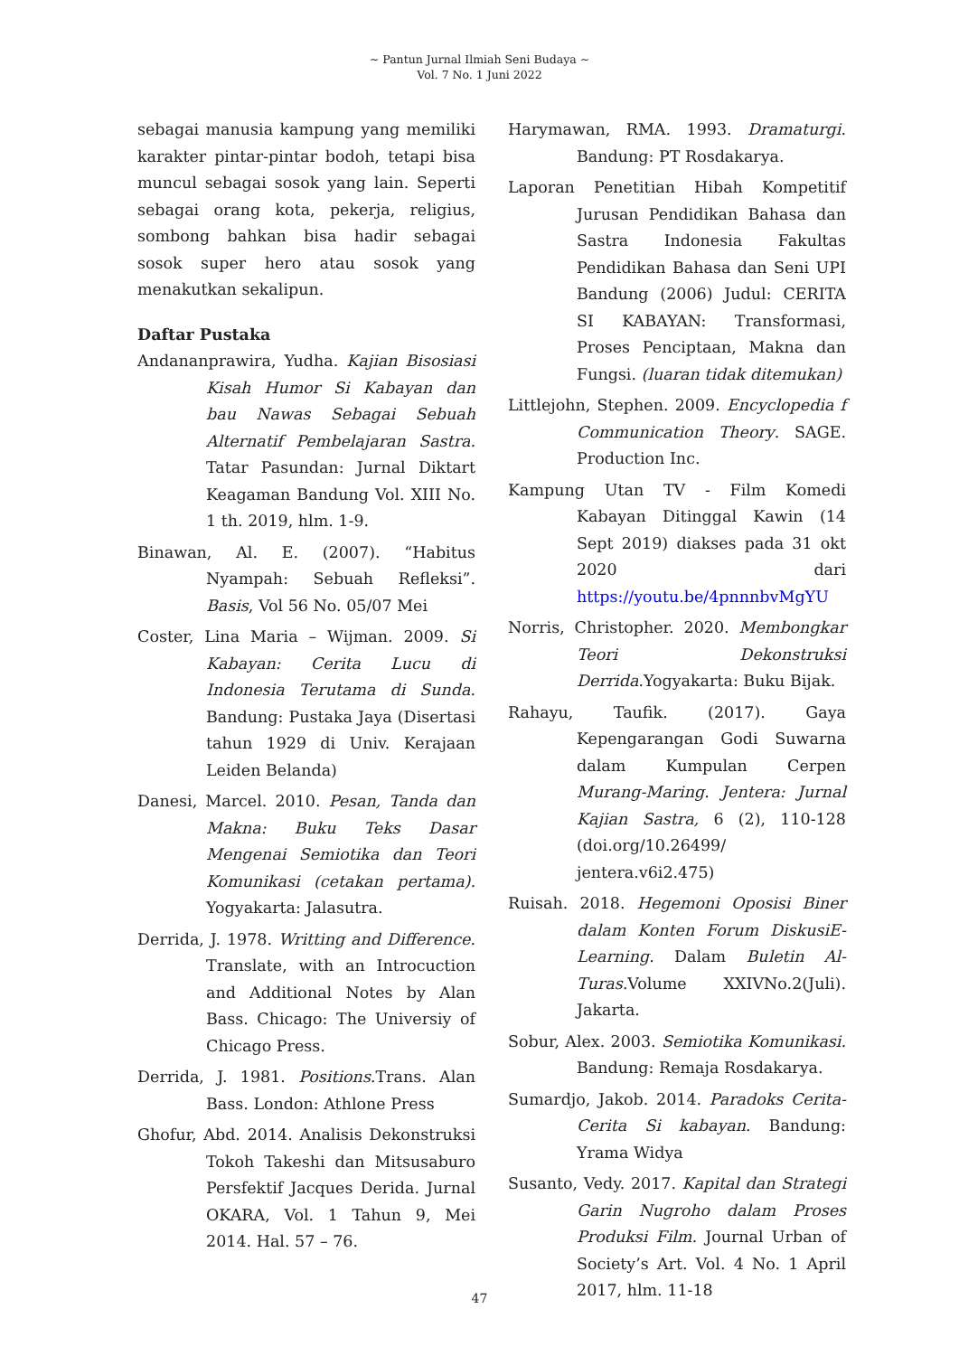~ Pantun Jurnal Ilmiah Seni Budaya ~
Vol. 7 No. 1 Juni 2022
sebagai manusia kampung yang memiliki karakter pintar-pintar bodoh, tetapi bisa muncul sebagai sosok yang lain. Seperti sebagai orang kota, pekerja, religius, sombong bahkan bisa hadir sebagai sosok super hero atau sosok yang menakutkan sekalipun.
Daftar Pustaka
Andananprawira, Yudha. Kajian Bisosiasi Kisah Humor Si Kabayan dan bau Nawas Sebagai Sebuah Alternatif Pembelajaran Sastra. Tatar Pasundan: Jurnal Diktart Keagaman Bandung Vol. XIII No. 1 th. 2019, hlm. 1-9.
Binawan, Al. E. (2007). “Habitus Nyampah: Sebuah Refleksi”. Basis, Vol 56 No. 05/07 Mei
Coster, Lina Maria – Wijman. 2009. Si Kabayan: Cerita Lucu di Indonesia Terutama di Sunda. Bandung: Pustaka Jaya (Disertasi tahun 1929 di Univ. Kerajaan Leiden Belanda)
Danesi, Marcel. 2010. Pesan, Tanda dan Makna: Buku Teks Dasar Mengenai Semiotika dan Teori Komunikasi (cetakan pertama). Yogyakarta: Jalasutra.
Derrida, J. 1978. Writting and Difference. Translate, with an Introcuction and Additional Notes by Alan Bass. Chicago: The Universiy of Chicago Press.
Derrida, J. 1981. Positions. Trans. Alan Bass. London: Athlone Press
Ghofur, Abd. 2014. Analisis Dekonstruksi Tokoh Takeshi dan Mitsusaburo Persfektif Jacques Derida. Jurnal OKARA, Vol. 1 Tahun 9, Mei 2014. Hal. 57 – 76.
Harymawan, RMA. 1993. Dramaturgi. Bandung: PT Rosdakarya.
Laporan Penetitian Hibah Kompetitif Jurusan Pendidikan Bahasa dan Sastra Indonesia Fakultas Pendidikan Bahasa dan Seni UPI Bandung (2006) Judul: CERITA SI KABAYAN: Transformasi, Proses Penciptaan, Makna dan Fungsi. (luaran tidak ditemukan)
Littlejohn, Stephen. 2009. Encyclopedia f Communication Theory. SAGE. Production Inc.
Kampung Utan TV - Film Komedi Kabayan Ditinggal Kawin (14 Sept 2019) diakses pada 31 okt 2020 dari https://youtu.be/4pnnnbvMgYU
Norris, Christopher. 2020. Membongkar Teori Dekonstruksi Derrida. Yogyakarta: Buku Bijak.
Rahayu, Taufik. (2017). Gaya Kepengarangan Godi Suwarna dalam Kumpulan Cerpen Murang-Maring. Jentera: Jurnal Kajian Sastra, 6 (2), 110-128 (doi.org/10.26499/ jentera.v6i2.475)
Ruisah. 2018. Hegemoni Oposisi Biner dalam Konten Forum DiskusiE-Learning. Dalam Buletin Al-Turas. Volume XXIVNo.2(Juli). Jakarta.
Sobur, Alex. 2003. Semiotika Komunikasi. Bandung: Remaja Rosdakarya.
Sumardjo, Jakob. 2014. Paradoks Cerita-Cerita Si kabayan. Bandung: Yrama Widya
Susanto, Vedy. 2017. Kapital dan Strategi Garin Nugroho dalam Proses Produksi Film. Journal Urban of Society’s Art. Vol. 4 No. 1 April 2017, hlm. 11-18
47